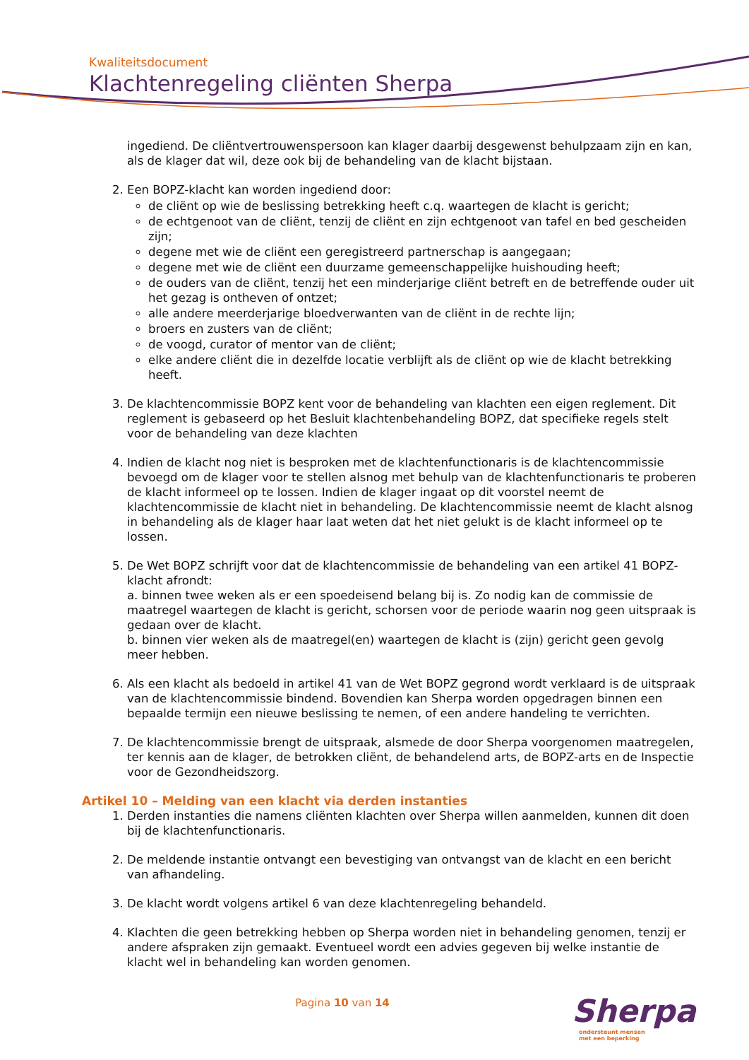Kwaliteitsdocument
Klachtenregeling cliënten Sherpa
ingediend. De cliëntvertrouwenspersoon kan klager daarbij desgewenst behulpzaam zijn en kan, als de klager dat wil, deze ook bij de behandeling van de klacht bijstaan.
2. Een BOPZ-klacht kan worden ingediend door:
de cliënt op wie de beslissing betrekking heeft c.q. waartegen de klacht is gericht;
de echtgenoot van de cliënt, tenzij de cliënt en zijn echtgenoot van tafel en bed gescheiden zijn;
degene met wie de cliënt een geregistreerd partnerschap is aangegaan;
degene met wie de cliënt een duurzame gemeenschappelijke huishouding heeft;
de ouders van de cliënt, tenzij het een minderjarige cliënt betreft en de betreffende ouder uit het gezag is ontheven of ontzet;
alle andere meerderjarige bloedverwanten van de cliënt in de rechte lijn;
broers en zusters van de cliënt;
de voogd, curator of mentor van de cliënt;
elke andere cliënt die in dezelfde locatie verblijft als de cliënt op wie de klacht betrekking heeft.
3. De klachtencommissie BOPZ kent voor de behandeling van klachten een eigen reglement. Dit reglement is gebaseerd op het Besluit klachtenbehandeling BOPZ, dat specifieke regels stelt voor de behandeling van deze klachten
4. Indien de klacht nog niet is besproken met de klachtenfunctionaris is de klachtencommissie bevoegd om de klager voor te stellen alsnog met behulp van de klachtenfunctionaris te proberen de klacht informeel op te lossen. Indien de klager ingaat op dit voorstel neemt de klachtencommissie de klacht niet in behandeling. De klachtencommissie neemt de klacht alsnog in behandeling als de klager haar laat weten dat het niet gelukt is de klacht informeel op te lossen.
5. De Wet BOPZ schrijft voor dat de klachtencommissie de behandeling van een artikel 41 BOPZ-klacht afrondt:
a. binnen twee weken als er een spoedeisend belang bij is. Zo nodig kan de commissie de maatregel waartegen de klacht is gericht, schorsen voor de periode waarin nog geen uitspraak is gedaan over de klacht.
b. binnen vier weken als de maatregel(en) waartegen de klacht is (zijn) gericht geen gevolg meer hebben.
6. Als een klacht als bedoeld in artikel 41 van de Wet BOPZ gegrond wordt verklaard is de uitspraak van de klachtencommissie bindend. Bovendien kan Sherpa worden opgedragen binnen een bepaalde termijn een nieuwe beslissing te nemen, of een andere handeling te verrichten.
7. De klachtencommissie brengt de uitspraak, alsmede de door Sherpa voorgenomen maatregelen, ter kennis aan de klager, de betrokken cliënt, de behandelend arts, de BOPZ-arts en de Inspectie voor de Gezondheidszorg.
Artikel 10 – Melding van een klacht via derden instanties
1. Derden instanties die namens cliënten klachten over Sherpa willen aanmelden, kunnen dit doen bij de klachtenfunctionaris.
2. De meldende instantie ontvangt een bevestiging van ontvangst van de klacht en een bericht van afhandeling.
3. De klacht wordt volgens artikel 6 van deze klachtenregeling behandeld.
4. Klachten die geen betrekking hebben op Sherpa worden niet in behandeling genomen, tenzij er andere afspraken zijn gemaakt. Eventueel wordt een advies gegeven bij welke instantie de klacht wel in behandeling kan worden genomen.
Pagina 10 van 14
Sherpa
ondersteunt mensen
met een beperking